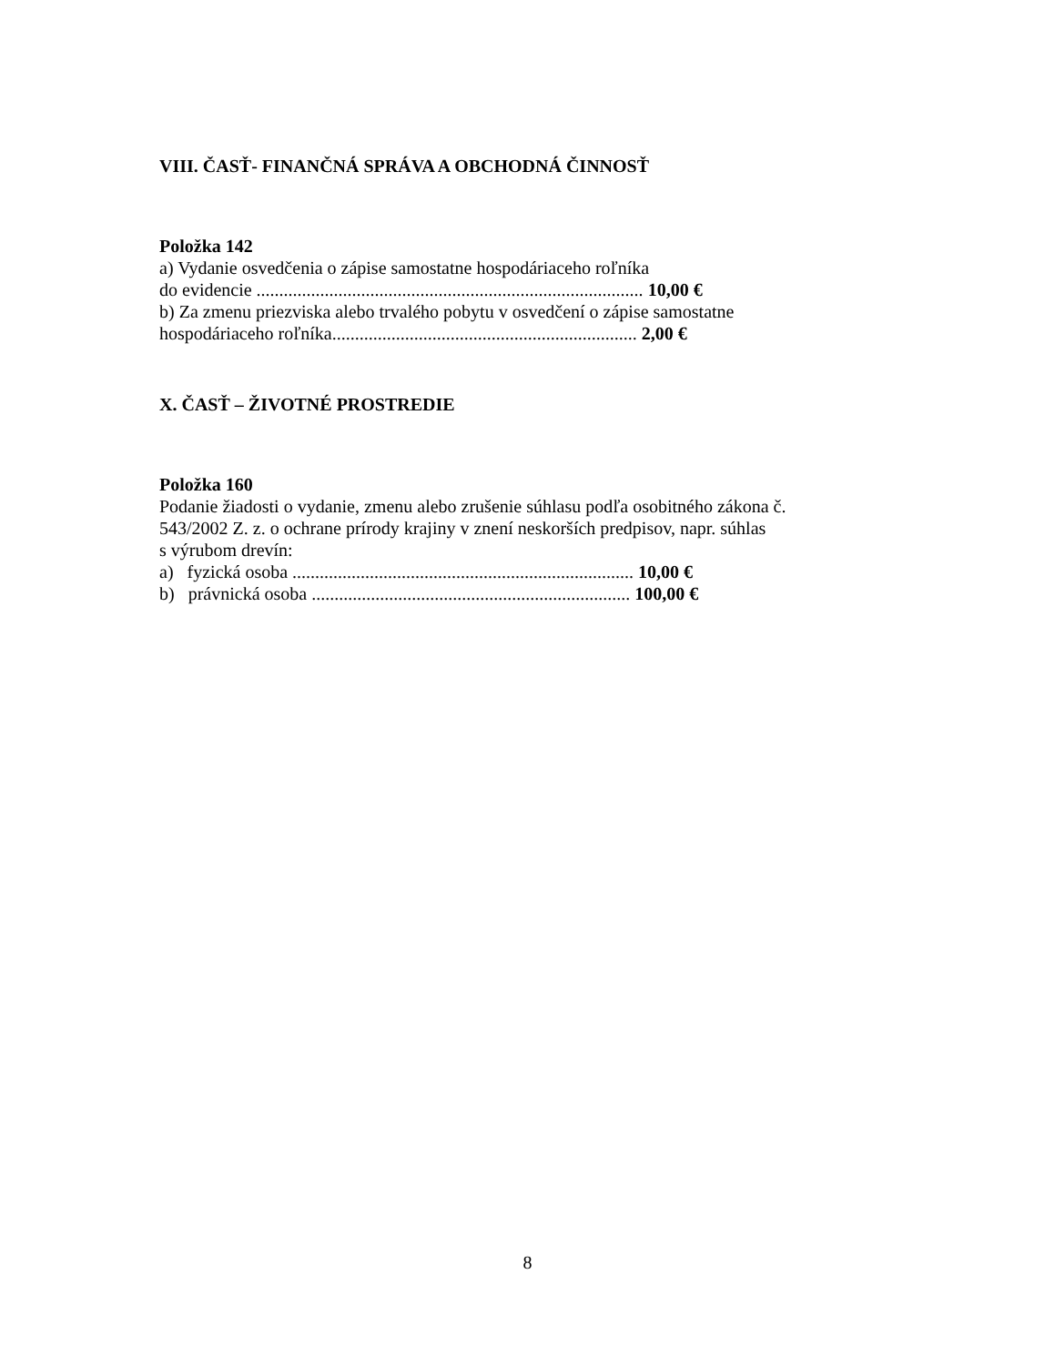VIII. ČASŤ- FINANČNÁ SPRÁVA A OBCHODNÁ ČINNOSŤ
Položka 142
a) Vydanie osvedčenia o zápise samostatne hospodáriaceho roľníka
do evidencie ..................................................................................... 10,00 €
b) Za zmenu priezviska alebo trvalého pobytu v osvedčení o zápise samostatne
hospodáriaceho roľníka................................................................... 2,00 €
X. ČASŤ – ŽIVOTNÉ PROSTREDIE
Položka 160
Podanie žiadosti o vydanie, zmenu alebo zrušenie súhlasu podľa osobitného zákona č.
543/2002 Z. z. o ochrane prírody krajiny v znení neskorších predpisov, napr. súhlas
s výrubom drevín:
a) fyzická osoba ........................................................................... 10,00 €
b) právnická osoba ...................................................................... 100,00 €
8